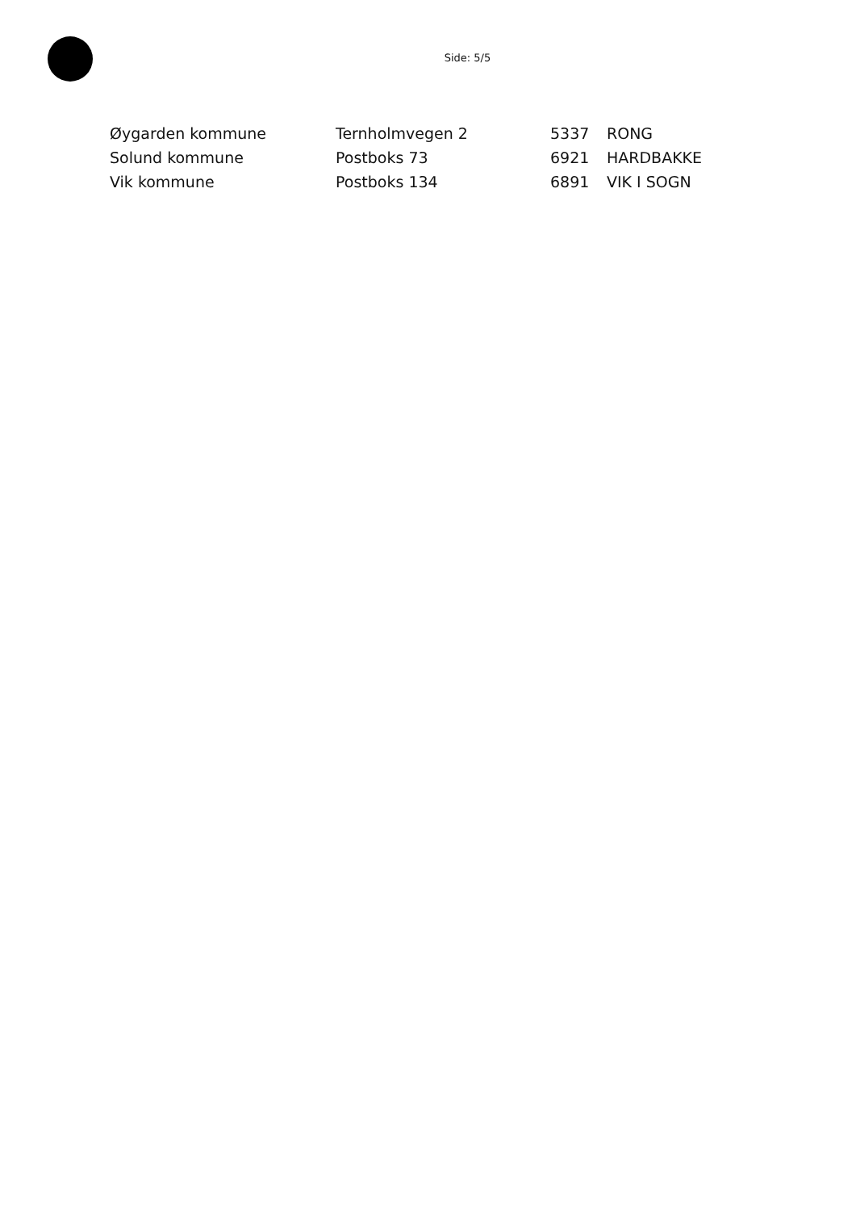Side: 5/5
| Øygarden kommune | Ternholmvegen 2 | 5337 | RONG |
| Solund kommune | Postboks 73 | 6921 | HARDBAKKE |
| Vik kommune | Postboks 134 | 6891 | VIK I SOGN |